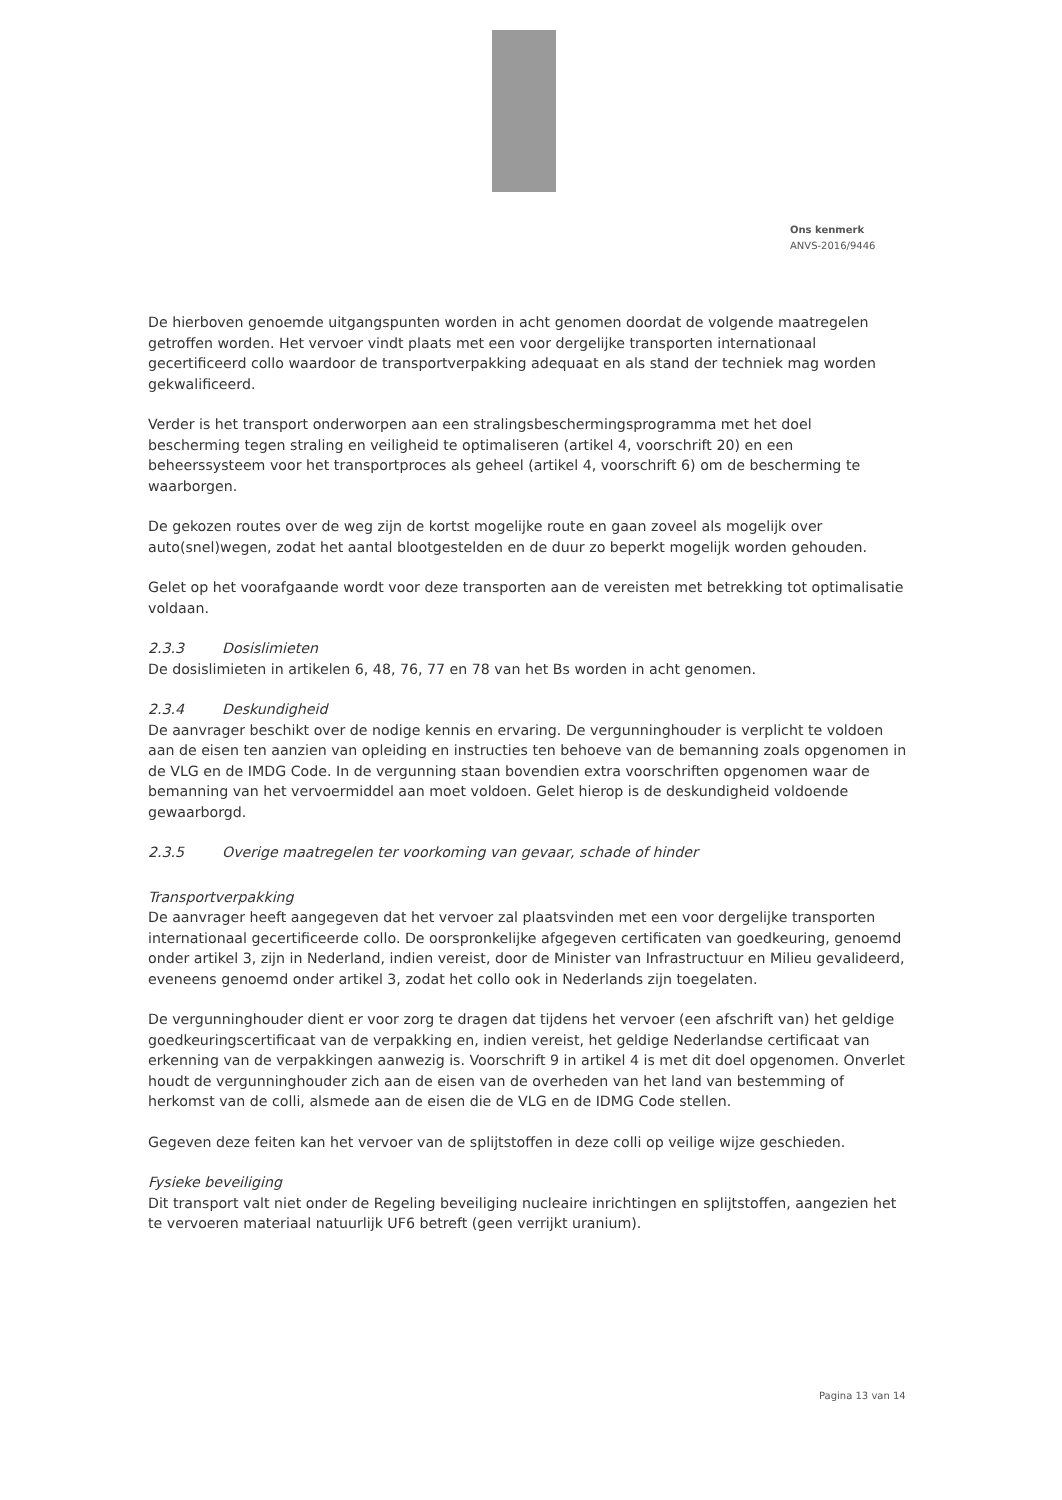Ons kenmerk
ANVS-2016/9446
De hierboven genoemde uitgangspunten worden in acht genomen doordat de volgende maatregelen getroffen worden. Het vervoer vindt plaats met een voor dergelijke transporten internationaal gecertificeerd collo waardoor de transportverpakking adequaat en als stand der techniek mag worden gekwalificeerd.
Verder is het transport onderworpen aan een stralingsbeschermingsprogramma met het doel bescherming tegen straling en veiligheid te optimaliseren (artikel 4, voorschrift 20) en een beheerssysteem voor het transportproces als geheel (artikel 4, voorschrift 6) om de bescherming te waarborgen.
De gekozen routes over de weg zijn de kortst mogelijke route en gaan zoveel als mogelijk over auto(snel)wegen, zodat het aantal blootgestelden en de duur zo beperkt mogelijk worden gehouden.
Gelet op het voorafgaande wordt voor deze transporten aan de vereisten met betrekking tot optimalisatie voldaan.
2.3.3 Dosislimieten
De dosislimieten in artikelen 6, 48, 76, 77 en 78 van het Bs worden in acht genomen.
2.3.4 Deskundigheid
De aanvrager beschikt over de nodige kennis en ervaring. De vergunninghouder is verplicht te voldoen aan de eisen ten aanzien van opleiding en instructies ten behoeve van de bemanning zoals opgenomen in de VLG en de IMDG Code. In de vergunning staan bovendien extra voorschriften opgenomen waar de bemanning van het vervoermiddel aan moet voldoen. Gelet hierop is de deskundigheid voldoende gewaarborgd.
2.3.5 Overige maatregelen ter voorkoming van gevaar, schade of hinder
Transportverpakking
De aanvrager heeft aangegeven dat het vervoer zal plaatsvinden met een voor dergelijke transporten internationaal gecertificeerde collo. De oorspronkelijke afgegeven certificaten van goedkeuring, genoemd onder artikel 3, zijn in Nederland, indien vereist, door de Minister van Infrastructuur en Milieu gevalideerd, eveneens genoemd onder artikel 3, zodat het collo ook in Nederlands zijn toegelaten.
De vergunninghouder dient er voor zorg te dragen dat tijdens het vervoer (een afschrift van) het geldige goedkeuringscertificaat van de verpakking en, indien vereist, het geldige Nederlandse certificaat van erkenning van de verpakkingen aanwezig is. Voorschrift 9 in artikel 4 is met dit doel opgenomen. Onverlet houdt de vergunninghouder zich aan de eisen van de overheden van het land van bestemming of herkomst van de colli, alsmede aan de eisen die de VLG en de IDMG Code stellen.
Gegeven deze feiten kan het vervoer van de splijtstoffen in deze colli op veilige wijze geschieden.
Fysieke beveiliging
Dit transport valt niet onder de Regeling beveiliging nucleaire inrichtingen en splijtstoffen, aangezien het te vervoeren materiaal natuurlijk UF6 betreft (geen verrijkt uranium).
Pagina 13 van 14